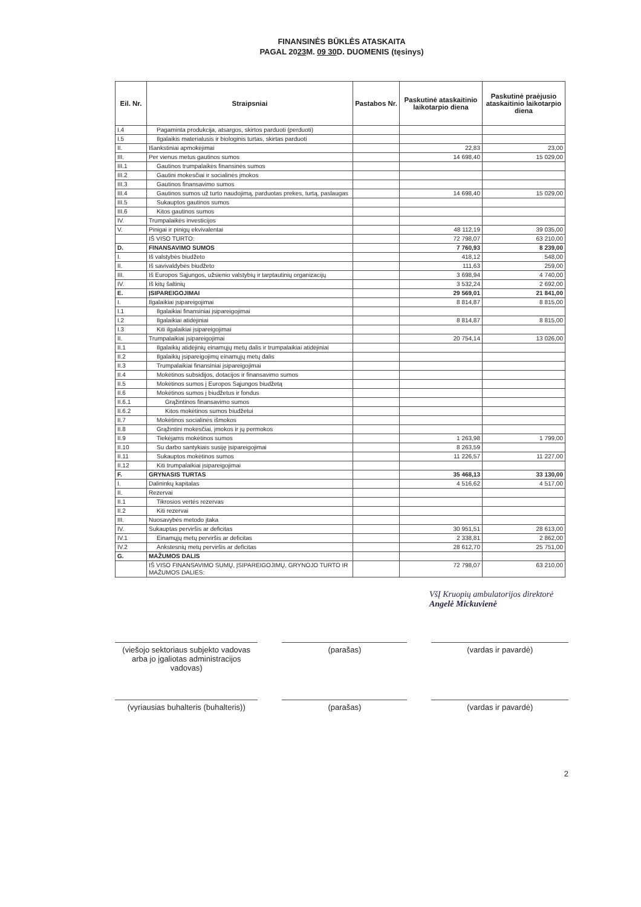FINANSINĖS BŪKLĖS ATASKAITA
PAGAL 2023 M. 09 30 D. DUOMENIS (tęsinys)
| Eil. Nr. | Straipsniai | Pastabos Nr. | Paskutinė ataskaitinio laikotarpio diena | Paskutinė praėjusio ataskaitinio laikotarpio diena |
| --- | --- | --- | --- | --- |
| I.4 | Pagaminta produkcija, atsargos, skirtos parduoti (perduoti) | | | |
| I.5 | Ilgalaikis materialusis ir biologinis turtas, skirtas parduoti | | | |
| II. | Išankstiniai apmokėjimai | | 22,83 | 23,00 |
| III. | Per vienus metus gautinos sumos | | 14 698,40 | 15 029,00 |
| III.1 | Gautinos trumpalaikės finansinės sumos | | | |
| III.2 | Gautini mokesčiai ir socialinės įmokos | | | |
| III.3 | Gautinos finansavimo sumos | | | |
| III.4 | Gautinos sumos už turto naudojimą, parduotas prekes, turtą, paslaugas | | 14 698,40 | 15 029,00 |
| III.5 | Sukauptos gautinos sumos | | | |
| III.6 | Kitos gautinos sumos | | | |
| IV. | Trumpalaikės investicijos | | | |
| V. | Pinigai ir pinigų ekvivalentai | | 48 112,19 | 39 035,00 |
| | IŠ VISO TURTO: | | 72 798,07 | 63 210,00 |
| D. | FINANSAVIMO SUMOS | | 7 760,93 | 8 239,00 |
| I. | Iš valstybės biudžeto | | 418,12 | 548,00 |
| II. | Iš savivaldybės biudžeto | | 111,63 | 259,00 |
| III. | Iš Europos Sąjungos, užsienio valstybių ir tarptautinių organizacijų | | 3 698,94 | 4 740,00 |
| IV. | Iš kitų šaltinių | | 3 532,24 | 2 692,00 |
| E. | ĮSIPAREIGOJIMAI | | 29 569,01 | 21 841,00 |
| I. | Ilgalaikiai įsipareigojimai | | 8 814,87 | 8 815,00 |
| I.1 | Ilgalaikiai finansiniai įsipareigojimai | | | |
| I.2 | Ilgalaikiai atidėjiniai | | 8 814,87 | 8 815,00 |
| I.3 | Kiti ilgalaikiai įsipareigojimai | | | |
| II. | Trumpalaikiai įsipareigojimai | | 20 754,14 | 13 026,00 |
| II.1 | Ilgalaikių atidėjinių einamųjų metų dalis ir trumpalaikiai atidėjiniai | | | |
| II.2 | Ilgalaikių įsipareigojimų einamųjų metų dalis | | | |
| II.3 | Trumpalaikiai finansiniai įsipareigojimai | | | |
| II.4 | Mokėtinos subsidijos, dotacijos ir finansavimo sumos | | | |
| II.5 | Mokėtinos sumos į Europos Sąjungos biudžetą | | | |
| II.6 | Mokėtinos sumos į biudžetus ir fondus | | | |
| II.6.1 | Grąžintinos finansavimo sumos | | | |
| II.6.2 | Kitos mokėtinos sumos biudžetui | | | |
| II.7 | Mokėtinos socialinės išmokos | | | |
| II.8 | Grąžintini mokesčiai, įmokos ir jų permokos | | | |
| II.9 | Tiekėjams mokėtinos sumos | | 1 263,98 | 1 799,00 |
| II.10 | Su darbo santykiais susiję įsipareigojimai | | 8 263,59 | |
| II.11 | Sukauptos mokėtinos sumos | | 11 226,57 | 11 227,00 |
| II.12 | Kiti trumpalaikiai įsipareigojimai | | | |
| F. | GRYNASIS TURTAS | | 35 468,13 | 33 130,00 |
| I. | Dalininkų kapitalas | | 4 516,62 | 4 517,00 |
| II. | Rezervai | | | |
| II.1 | Tikrosios vertės rezervas | | | |
| II.2 | Kiti rezervai | | | |
| III. | Nuosavybės metodo įtaka | | | |
| IV. | Sukauptas perviršis ar deficitas | | 30 951,51 | 28 613,00 |
| IV.1 | Einamųjų metų perviršis ar deficitas | | 2 338,81 | 2 862,00 |
| IV.2 | Ankstesnių metų perviršis ar deficitas | | 28 612,70 | 25 751,00 |
| G. | MAŽUMOS DALIS | | | |
| | IŠ VISO FINANSAVIMO SUMŲ, ĮSIPAREIGOJIMŲ, GRYNOJO TURTO IR MAŽUMOS DALIES: | | 72 798,07 | 63 210,00 |
VšĮ Kruopių ambulatorijos direktorė
Angelė Mickuvienė
(viešojo sektoriaus subjekto vadovas arba jo įgaliotas administracijos vadovas)
(parašas) (vardas ir pavardė)
(vyriausias buhalteris (buhalteris))
(parašas) (vardas ir pavardė)
2